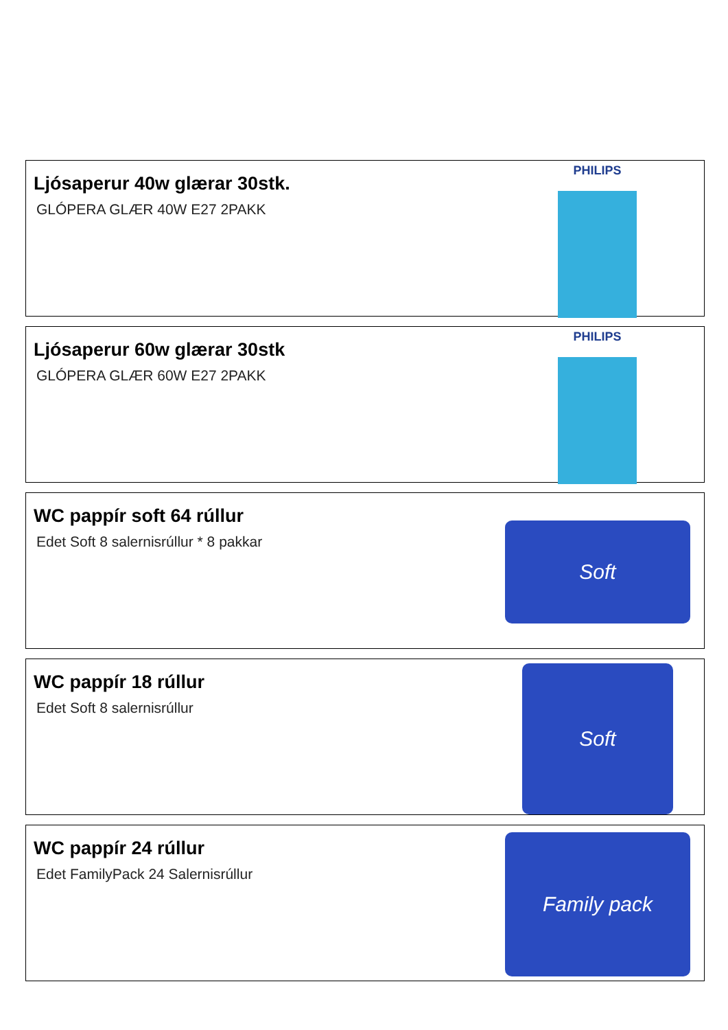Ljósaperur 40w glærar 30stk.
GLÓPERA GLÆR 40W E27 2PAKK
PHILIPS
Ljósaperur 60w glærar 30stk
GLÓPERA GLÆR 60W E27 2PAKK
PHILIPS
WC pappír soft 64 rúllur
Edet Soft 8 salernisrúllur * 8 pakkar
Soft
WC pappír 18 rúllur
Edet Soft 8 salernisrúllur
Soft
WC pappír 24 rúllur
Edet FamilyPack 24 Salernisrúllur
Family pack